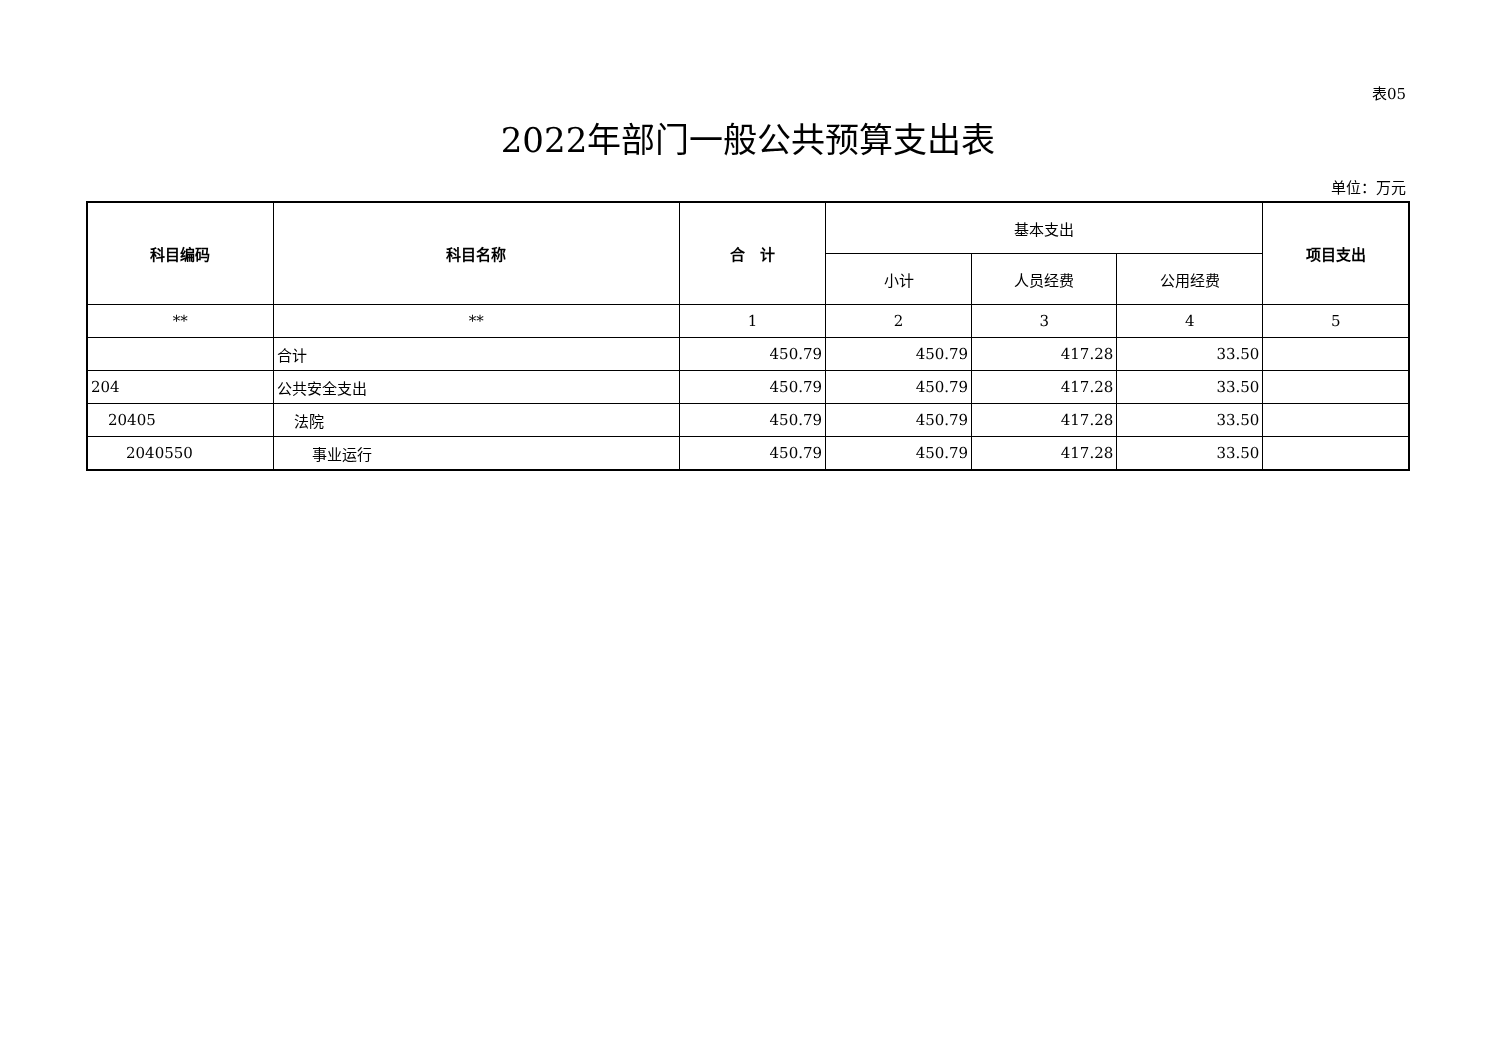表05
2022年部门一般公共预算支出表
单位：万元
| 科目编码 | 科目名称 | 合 计 | 基本支出 | | | 项目支出 |
| --- | --- | --- | --- | --- | --- | --- |
| | | | 小计 | 人员经费 | 公用经费 | |
| ** | ** | 1 | 2 | 3 | 4 | 5 |
| | 合计 | 450.79 | 450.79 | 417.28 | 33.50 | |
| 204 | 公共安全支出 | 450.79 | 450.79 | 417.28 | 33.50 | |
| 20405 | 法院 | 450.79 | 450.79 | 417.28 | 33.50 | |
| 2040550 | 事业运行 | 450.79 | 450.79 | 417.28 | 33.50 | |